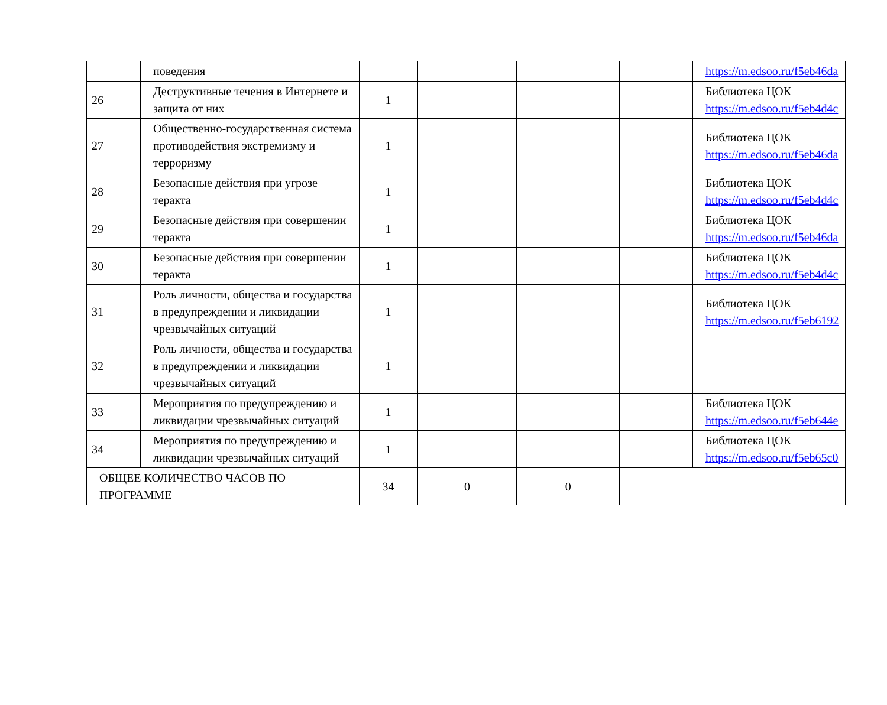| | поведения | | | | | https://m.edsoo.ru/f5eb46da |
| 26 | Деструктивные течения в Интернете и защита от них | 1 | | | | Библиотека ЦОК https://m.edsoo.ru/f5eb4d4c |
| 27 | Общественно-государственная система противодействия экстремизму и терроризму | 1 | | | | Библиотека ЦОК https://m.edsoo.ru/f5eb46da |
| 28 | Безопасные действия при угрозе теракта | 1 | | | | Библиотека ЦОК https://m.edsoo.ru/f5eb4d4c |
| 29 | Безопасные действия при совершении теракта | 1 | | | | Библиотека ЦОК https://m.edsoo.ru/f5eb46da |
| 30 | Безопасные действия при совершении теракта | 1 | | | | Библиотека ЦОК https://m.edsoo.ru/f5eb4d4c |
| 31 | Роль личности, общества и государства в предупреждении и ликвидации чрезвычайных ситуаций | 1 | | | | Библиотека ЦОК https://m.edsoo.ru/f5eb6192 |
| 32 | Роль личности, общества и государства в предупреждении и ликвидации чрезвычайных ситуаций | 1 | | | | |
| 33 | Мероприятия по предупреждению и ликвидации чрезвычайных ситуаций | 1 | | | | Библиотека ЦОК https://m.edsoo.ru/f5eb644e |
| 34 | Мероприятия по предупреждению и ликвидации чрезвычайных ситуаций | 1 | | | | Библиотека ЦОК https://m.edsoo.ru/f5eb65c0 |
| ОБЩЕЕ КОЛИЧЕСТВО ЧАСОВ ПО ПРОГРАММЕ | | 34 | 0 | 0 | | |